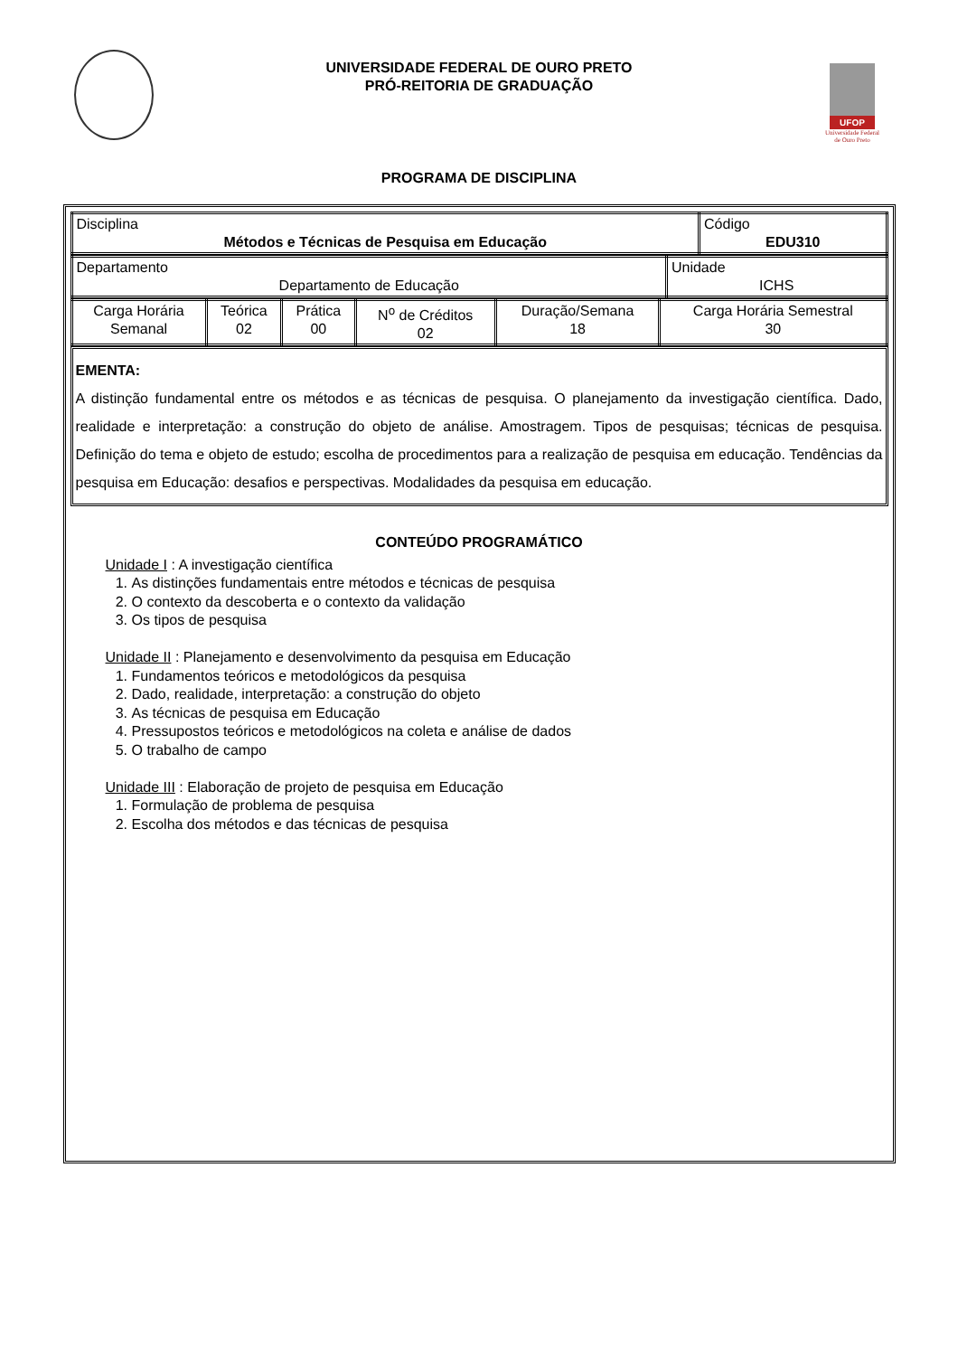UNIVERSIDADE FEDERAL DE OURO PRETO
PRÓ-REITORIA DE GRADUAÇÃO
UFOP
Universidade Federal
de Ouro Preto
PROGRAMA DE DISCIPLINA
| Disciplina Métodos e Técnicas de Pesquisa em Educação | Código EDU310 |
| Departamento Departamento de Educação | Unidade ICHS |
| Carga Horária Semanal | Teórica 02 | Prática 00 | N<sup>o</sup> de Créditos 02 | Duração/Semana 18 | Carga Horária Semestral 30 |
EMENTA:
A distinção fundamental entre os métodos e as técnicas de pesquisa. O planejamento da investigação científica. Dado, realidade e interpretação: a construção do objeto de análise. Amostragem. Tipos de pesquisas; técnicas de pesquisa. Definição do tema e objeto de estudo; escolha de procedimentos para a realização de pesquisa em educação. Tendências da pesquisa em Educação: desafios e perspectivas. Modalidades da pesquisa em educação.
CONTEÚDO PROGRAMÁTICO
Unidade I : A investigação científica
1. As distinções fundamentais entre métodos e técnicas de pesquisa
2. O contexto da descoberta e o contexto da validação
3. Os tipos de pesquisa
Unidade II : Planejamento e desenvolvimento da pesquisa em Educação
1. Fundamentos teóricos e metodológicos da pesquisa
2. Dado, realidade, interpretação: a construção do objeto
3. As técnicas de pesquisa em Educação
4. Pressupostos teóricos e metodológicos na coleta e análise de dados
5. O trabalho de campo
Unidade III : Elaboração de projeto de pesquisa em Educação
1. Formulação de problema de pesquisa
2. Escolha dos métodos e das técnicas de pesquisa